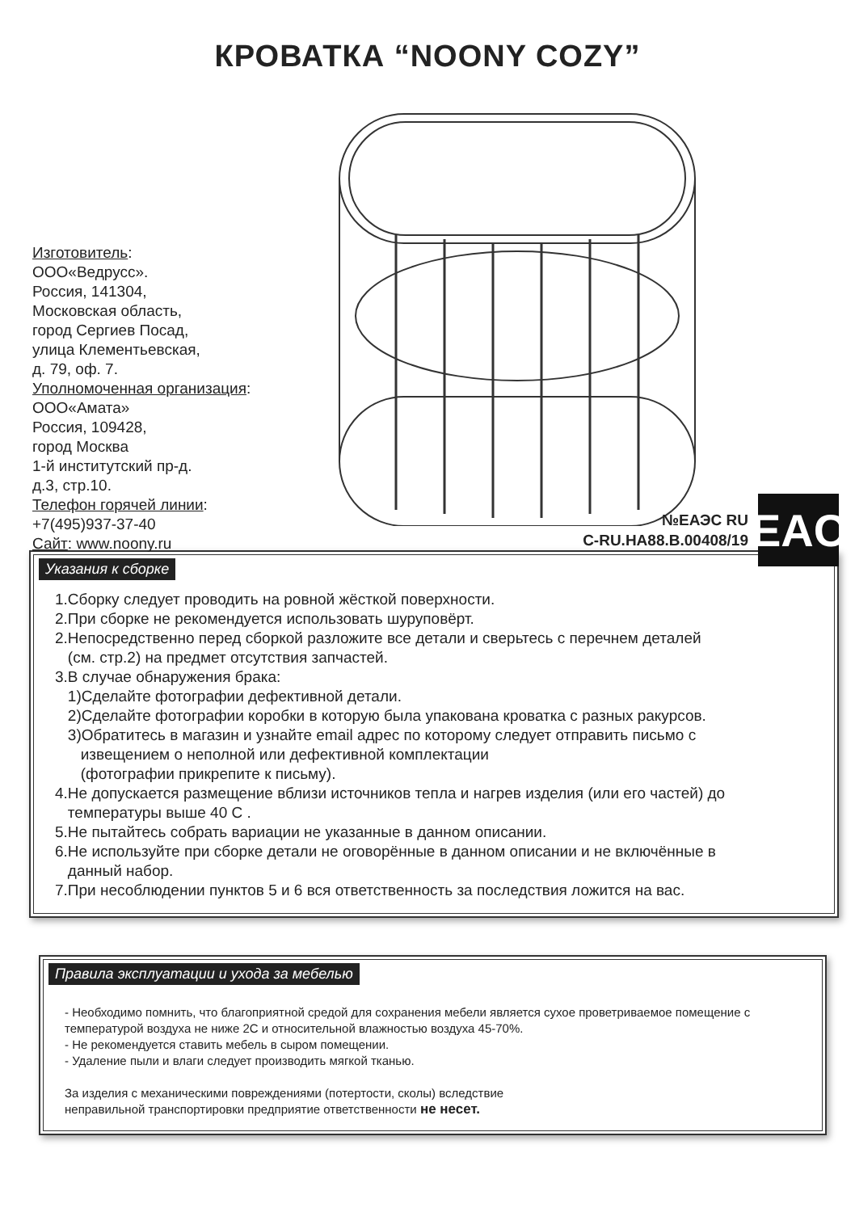КРОВАТКА “NOONY COZY”
Изготовитель:
ООО«Ведрусс».
Россия, 141304,
Московская область,
город Сергиев Посад,
улица Клементьевская,
д. 79, оф. 7.
Уполномоченная организация:
ООО«Амата»
Россия, 109428,
город Москва
1-й институтский пр-д.
д.3, стр.10.
Телефон горячей линии:
+7(495)937-37-40
Сайт: www.noony.ru
№ЕАЭС RU
C-RU.HA88.B.00408/19
EAC
Указания к сборке
1.Сборку следует проводить на ровной жёсткой поверхности.
2.При сборке не рекомендуется использовать шуруповёрт.
2.Непосредственно перед сборкой разложите все детали и сверьтесь с перечнем деталей
(см. стр.2) на предмет отсутствия запчастей.
3.В случае обнаружения брака:
1)Сделайте фотографии дефективной детали.
2)Сделайте фотографии коробки в которую была упакована кроватка с разных ракурсов.
3)Обратитесь в магазин и узнайте email адрес по которому следует отправить письмо с
извещением о неполной или дефективной комплектации
(фотографии прикрепите к письму).
4.Не допускается размещение вблизи источников тепла и нагрев изделия (или его частей) до
температуры выше 40 С .
5.Не пытайтесь собрать вариации не указанные в данном описании.
6.Не используйте при сборке детали не оговорённые в данном описании и не включённые в
данный набор.
7.При несоблюдении пунктов 5 и 6 вся ответственность за последствия ложится на вас.
Правила эксплуатации и ухода за мебелью
- Необходимо помнить, что благоприятной средой для сохранения мебели является сухое проветриваемое помещение с температурой воздуха не ниже 2С и относительной влажностью воздуха 45-70%.
- Не рекомендуется ставить мебель в сыром помещении.
- Удаление пыли и влаги следует производить мягкой тканью.
За изделия с механическими повреждениями (потертости, сколы) вследствие
неправильной транспортировки предприятие ответственности не несет.